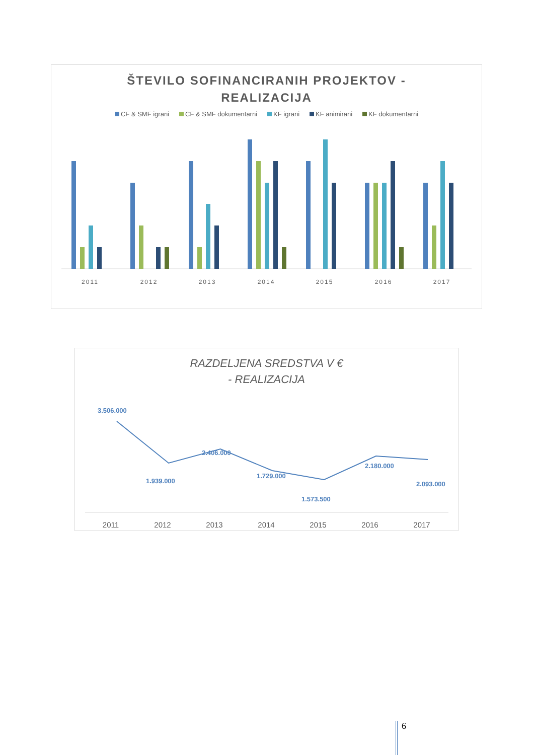ŠTEVILO SOFINANCIRANIH PROJEKTOV -
REALIZACIJA
CF & SMF igrani CF & SMF dokumentarni KF igrani KF animirani KF dokumentarni
2011
2012
2013
2014
2015
2016
2017
RAZDELJENA SREDSTVA V €
- REALIZACIJA
3.506.000
1.939.000
2.406.000
1.729.000
1.573.500
2.180.000
2.093.000
2011
2012
2013
2014
2015
2016
2017
6